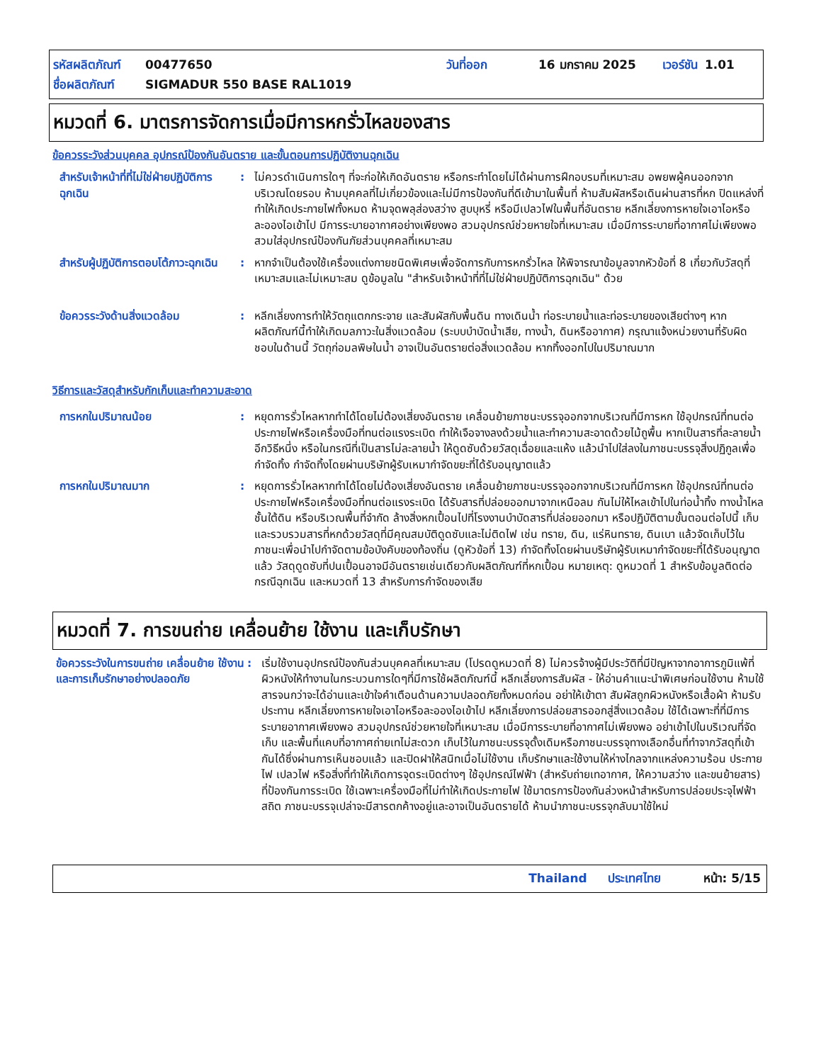รหัสผลิตภัณฑ์ 00477650 วันที่ออก 16 มกราคม 2025 เวอร์ชัน 1.01
ชื่อผลิตภัณฑ์ SIGMADUR 550 BASE RAL1019
หมวดที่ 6. มาตรการจัดการเมื่อมีการหกรั่วไหลของสาร
ข้อควรระวังส่วนบุคคล อุปกรณ์ป้องกันอันตราย และขั้นตอนการปฏิบัติงานฉุกเฉิน
สำหรับเจ้าหน้าที่ที่ไม่ใช่ฝ่ายปฏิบัติการฉุกเฉิน
: ไม่ควรดำเนินการใดๆ ที่จะก่อให้เกิดอันตราย หรือกระทำโดยไม่ได้ผ่านการฝึกอบรมที่เหมาะสม อพยพผู้คนออกจากบริเวณโดยรอบ ห้ามบุคคลที่ไม่เกี่ยวข้องและไม่มีการป้องกันที่ดีเข้ามาในพื้นที่ ห้ามสัมผัสหรือเดินผ่านสารที่หก ปิดแหล่งที่ทำให้เกิดประกายไฟทั้งหมด ห้ามจุดพลุส่องสว่าง สูบบุหรี่ หรือมีเปลวไฟในพื้นที่อันตราย หลีกเลี่ยงการหายใจเอาไอหรือละอองไอเข้าไป มีการระบายอากาศอย่างเพียงพอ สวมอุปกรณ์ช่วยหายใจที่เหมาะสม เมื่อมีการระบายที่อากาศไม่เพียงพอ สวมใส่อุปกรณ์ป้องกันภัยส่วนบุคคลที่เหมาะสม
สำหรับผู้ปฏิบัติการตอบโต้ภาวะฉุกเฉิน
: หากจำเป็นต้องใช้เครื่องแต่งกายชนิดพิเศษเพื่อจัดการกับการหกรั่วไหล ให้พิจารณาข้อมูลจากหัวข้อที่ 8 เกี่ยวกับวัสดุที่เหมาะสมและไม่เหมาะสม ดูข้อมูลใน "สำหรับเจ้าหน้าที่ที่ไม่ใช่ฝ่ายปฏิบัติการฉุกเฉิน" ด้วย
ข้อควรระวังด้านสิ่งแวดล้อม : หลีกเลี่ยงการทำให้วัตถุแตกกระจาย และสัมผัสกับพื้นดิน ทางเดินน้ำ ท่อระบายน้ำและท่อระบายของเสียต่างๆ หากผลิตภัณฑ์นี้ทำให้เกิดมลภาวะในสิ่งแวดล้อม (ระบบบำบัดน้ำเสีย, ทางน้ำ, ดินหรืออากาศ) กรุณาแจ้งหน่วยงานที่รับผิดชอบในด้านนี้ วัตถุก่อมลพิษในน้ำ อาจเป็นอันตรายต่อสิ่งแวดล้อม หากทิ้งออกไปในปริมาณมาก
วิธีการและวัสดุสำหรับกักเก็บและทำความสะอาด
การหกในปริมาณน้อย : หยุดการรั่วไหลหากทำได้โดยไม่ต้องเสี่ยงอันตราย เคลื่อนย้ายภาชนะบรรจุออกจากบริเวณที่มีการหก ใช้อุปกรณ์ที่ทนต่อประกายไฟหรือเครื่องมือที่ทนต่อแรงระเบิด ทำให้เจือจางลงด้วยน้ำและทำความสะอาดด้วยไม้ถูพื้น หากเป็นสารที่ละลายน้ำ อีกวิธีหนึ่ง หรือในกรณีที่เป็นสารไม่ละลายน้ำ ให้ดูดซับด้วยวัสดุเฉื่อยและแห้ง แล้วนำไปใส่ลงในภาชนะบรรจุสิ่งปฏิกูลเพื่อกำจัดทิ้ง กำจัดทิ้งโดยผ่านบริษัทผู้รับเหมากำจัดขยะที่ได้รับอนุญาตแล้ว
การหกในปริมาณมาก : หยุดการรั่วไหลหากทำได้โดยไม่ต้องเสี่ยงอันตราย เคลื่อนย้ายภาชนะบรรจุออกจากบริเวณที่มีการหก ใช้อุปกรณ์ที่ทนต่อประกายไฟหรือเครื่องมือที่ทนต่อแรงระเบิด ได้รับสารที่ปล่อยออกมาจากเหนือลม กันไม่ให้ไหลเข้าไปในท่อน้ำทิ้ง ทางน้ำไหล ชั้นใต้ดิน หรือบริเวณพื้นที่จำกัด ล้างสิ่งหกเปื้อนไปที่โรงงานบำบัดสารที่ปล่อยออกมา หรือปฏิบัติตามขั้นตอนต่อไปนี้ เก็บและรวบรวมสารที่หกด้วยวัสดุที่มีคุณสมบัติดูดซับและไม่ติดไฟ เช่น ทราย, ดิน, แร่หินทราย, ดินเบา แล้วจัดเก็บไว้ในภาชนะเพื่อนำไปกำจัดตามข้อบังคับของท้องถิ่น (ดูหัวข้อที่ 13) กำจัดทิ้งโดยผ่านบริษัทผู้รับเหมากำจัดขยะที่ได้รับอนุญาตแล้ว วัสดุดูดซับที่ปนเปื้อนอาจมีอันตรายเช่นเดียวกับผลิตภัณฑ์ที่หกเปื้อน หมายเหตุ: ดูหมวดที่ 1 สำหรับข้อมูลติดต่อกรณีฉุกเฉิน และหมวดที่ 13 สำหรับการกำจัดของเสีย
หมวดที่ 7. การขนถ่าย เคลื่อนย้าย ใช้งาน และเก็บรักษา
ข้อควรระวังในการขนถ่าย เคลื่อนย้าย ใช้งาน และการเก็บรักษาอย่างปลอดภัย
: เริ่มใช้งานอุปกรณ์ป้องกันส่วนบุคคลที่เหมาะสม (โปรดดูหมวดที่ 8) ไม่ควรจ้างผู้มีประวัติที่มีปัญหาจากอาการภูมิแพ้ที่ผิวหนังให้ทำงานในกระบวนการใดๆที่มีการใช้ผลิตภัณฑ์นี้ หลีกเลี่ยงการสัมผัส - ให้อ่านคำแนะนำพิเศษก่อนใช้งาน ห้ามใช้สารจนกว่าจะได้อ่านและเข้าใจคำเตือนด้านความปลอดภัยทั้งหมดก่อน อย่าให้เข้าตา สัมผัสถูกผิวหนังหรือเสื้อผ้า ห้ามรับประทาน หลีกเลี่ยงการหายใจเอาไอหรือละอองไอเข้าไป หลีกเลี่ยงการปล่อยสารออกสู่สิ่งแวดล้อม ใช้ได้เฉพาะที่ที่มีการระบายอากาศเพียงพอ สวมอุปกรณ์ช่วยหายใจที่เหมาะสม เมื่อมีการระบายที่อากาศไม่เพียงพอ อย่าเข้าไปในบริเวณที่จัดเก็บ และพื้นที่แคบที่อากาศถ่ายเทไม่สะดวก เก็บไว้ในภาชนะบรรจุดั้งเดิมหรือภาชนะบรรจุทางเลือกอื่นที่ทำจากวัสดุที่เข้ากันได้ซึ่งผ่านการเห็นชอบแล้ว และปิดฝาให้สนิทเมื่อไม่ใช้งาน เก็บรักษาและใช้งานให้ห่างไกลจากแหล่งความร้อน ประกายไฟ เปลวไฟ หรือสิ่งที่ทำให้เกิดการจุดระเบิดต่างๆ ใช้อุปกรณ์ไฟฟ้า (สำหรับถ่ายเทอากาศ, ให้ความสว่าง และขนย้ายสาร) ที่ป้องกันการระเบิด ใช้เฉพาะเครื่องมือที่ไม่ทำให้เกิดประกายไฟ ใช้มาตรการป้องกันล่วงหน้าสำหรับการปล่อยประจุไฟฟ้าสถิต ภาชนะบรรจุเปล่าจะมีสารตกค้างอยู่และอาจเป็นอันตรายได้ ห้ามนำภาชนะบรรจุกลับมาใช้ใหม่
Thailand ประเทศไทย หน้า: 5/15